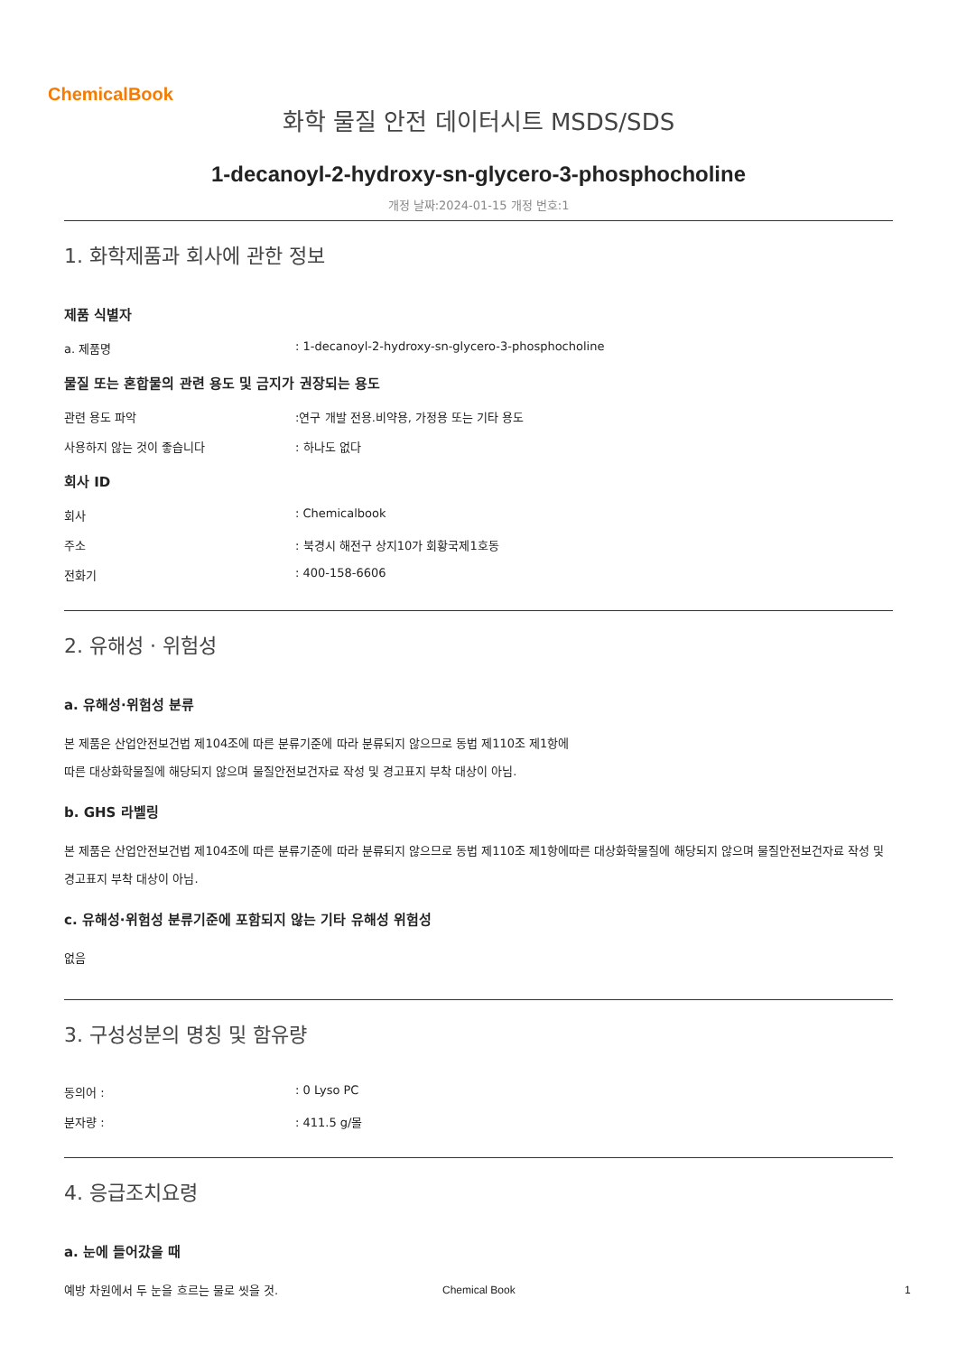ChemicalBook
화학 물질 안전 데이터시트 MSDS/SDS
1-decanoyl-2-hydroxy-sn-glycero-3-phosphocholine
개정 날짜:2024-01-15 개정 번호:1
1. 화학제품과 회사에 관한 정보
제품 식별자
a. 제품명: 1-decanoyl-2-hydroxy-sn-glycero-3-phosphocholine
물질 또는 혼합물의 관련 용도 및 금지가 권장되는 용도
관련 용도 파악:연구 개발 전용.비약용, 가정용 또는 기타 용도
사용하지 않는 것이 좋습니다: 하나도 없다
회사 ID
회사: Chemicalbook
주소: 북경시 해전구 상지10가 회황국제1호동
전화기: 400-158-6606
2. 유해성 · 위험성
a. 유해성·위험성 분류
본 제품은 산업안전보건법 제104조에 따른 분류기준에 따라 분류되지 않으므로 동법 제110조 제1항에
따른 대상화학물질에 해당되지 않으며 물질안전보건자료 작성 및 경고표지 부착 대상이 아님.
b. GHS 라벨링
본 제품은 산업안전보건법 제104조에 따른 분류기준에 따라 분류되지 않으므로 동법 제110조 제1항에따른 대상화학물질에 해당되지 않으며 물질안전보건자료 작성 및 경고표지 부착 대상이 아님.
c. 유해성·위험성 분류기준에 포함되지 않는 기타 유해성 위험성
없음
3. 구성성분의 명칭 및 함유량
동의어 :: 0 Lyso PC
분자량 :: 411.5 g/몰
4. 응급조치요령
a. 눈에 들어갔을 때
예방 차원에서 두 눈을 흐르는 물로 씻을 것.
Chemical Book 1